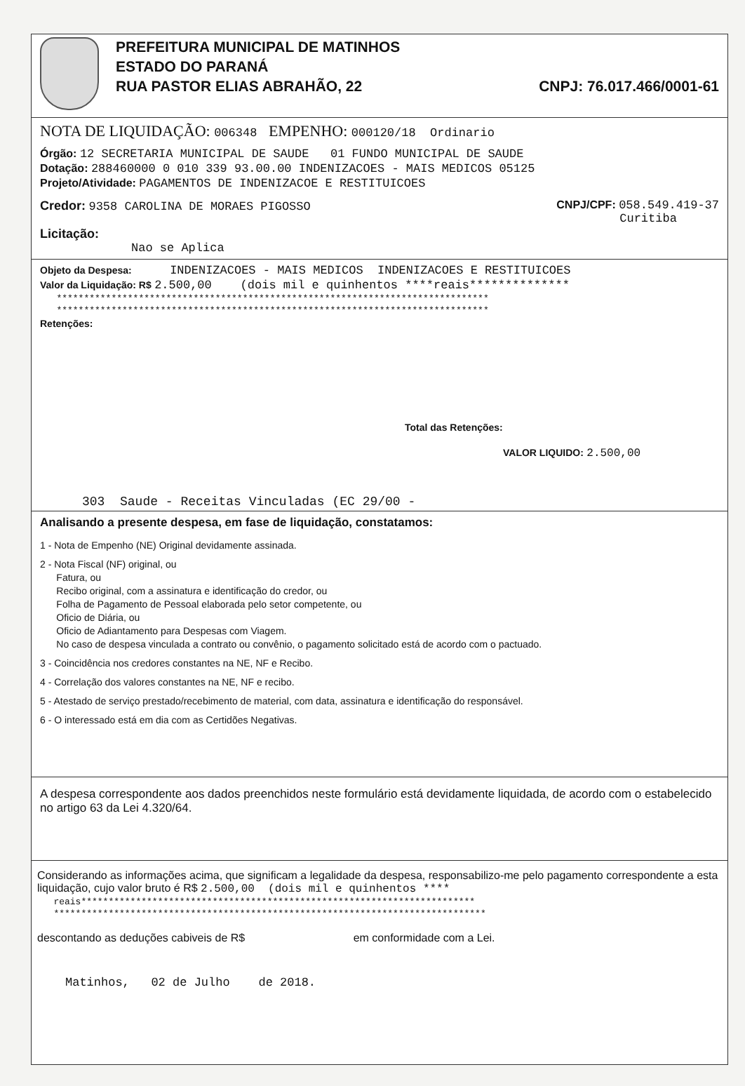PREFEITURA MUNICIPAL DE MATINHOS
ESTADO DO PARANÁ
RUA PASTOR ELIAS ABRAHÃO, 22 CNPJ: 76.017.466/0001-61
NOTA DE LIQUIDAÇÃO: 006348 EMPENHO: 000120/18 Ordinario
Órgão: 12 SECRETARIA MUNICIPAL DE SAUDE 01 FUNDO MUNICIPAL DE SAUDE
Dotação: 288460000 0 010 339 93.00.00 INDENIZACOES - MAIS MEDICOS 05125
Projeto/Atividade: PAGAMENTOS DE INDENIZACOE E RESTITUICOES
Credor: 9358 CAROLINA DE MORAES PIGOSSO CNPJ/CPF: 058.549.419-37
Curitiba
Licitação:
Nao se Aplica
Objeto da Despesa: INDENIZACOES - MAIS MEDICOS INDENIZACOES E RESTITUICOES
Valor da Liquidação: R$ 2.500,00 (dois mil e quinhentos ****reais**************
*******************************************************************************
*******************************************************************************
Retenções:
Total das Retenções:
VALOR LIQUIDO: 2.500,00
303 Saude - Receitas Vinculadas (EC 29/00 -
Analisando a presente despesa, em fase de liquidação, constatamos:
1 - Nota de Empenho (NE) Original devidamente assinada.
2 - Nota Fiscal (NF) original, ou
Fatura, ou
Recibo original, com a assinatura e identificação do credor, ou
Folha de Pagamento de Pessoal elaborada pelo setor competente, ou
Oficio de Diária, ou
Oficio de Adiantamento para Despesas com Viagem.
No caso de despesa vinculada a contrato ou convênio, o pagamento solicitado está de acordo com o pactuado.
3 - Coincidência nos credores constantes na NE, NF e Recibo.
4 - Correlação dos valores constantes na NE, NF e recibo.
5 - Atestado de serviço prestado/recebimento de material, com data, assinatura e identificação do responsável.
6 - O interessado está em dia com as Certidões Negativas.
A despesa correspondente aos dados preenchidos neste formulário está devidamente liquidada, de acordo com o estabelecido no artigo 63 da Lei 4.320/64.
Considerando as informações acima, que significam a legalidade da despesa, responsabilizo-me pelo pagamento correspondente a esta liquidação, cujo valor bruto é R$ 2.500,00 (dois mil e quinhentos ****
reais************************************************************************
*******************************************************************************
descontando as deduções cabiveis de R$ em conformidade com a Lei.
Matinhos, 02 de Julho de 2018.